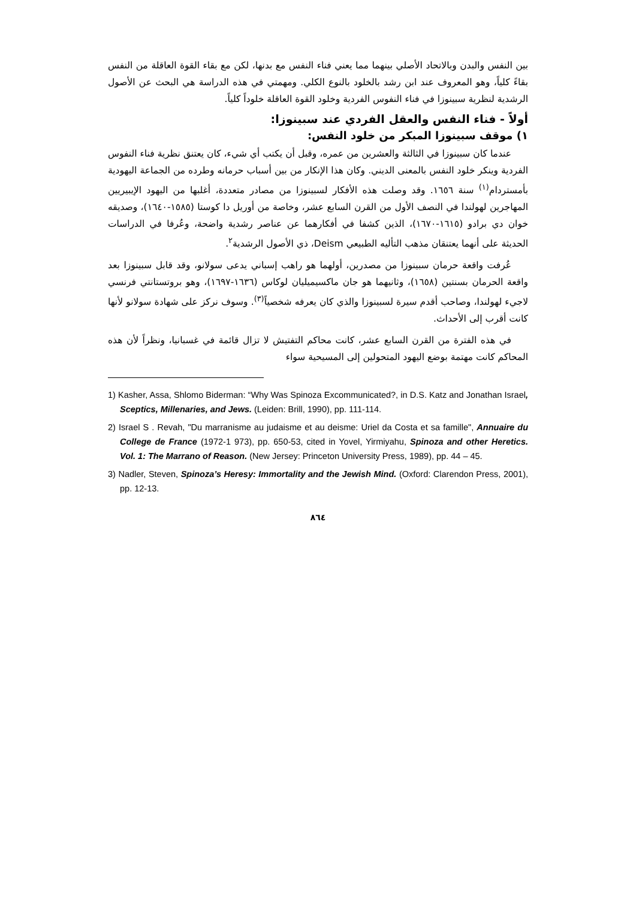بين النفس والبدن وبالاتحاد الأصلي بينهما مما يعني فناء النفس مع بدنها، لكن مع بقاء القوة العاقلة من النفس بقاءً كلياً، وهو المعروف عند ابن رشد بالخلود بالنوع الكلي. ومهمتي في هذه الدراسة هي البحث عن الأصول الرشدية لنظرية سبينوزا في فناء النفوس الفردية وخلود القوة العاقلة خلوداً كلياً.
أولاً - فناء النفس والعقل الفردي عند سبينوزا:
١) موقف سبينوزا المبكر من خلود النفس:
عندما كان سبينوزا في الثالثة والعشرين من عمره، وقبل أن يكتب أي شيء، كان يعتنق نظرية فناء النفوس الفردية وينكر خلود النفس بالمعنى الديني. وكان هذا الإنكار من بين أسباب حرمانه وطرده من الجماعة اليهودية بأمستردام<sup>(١)</sup> سنة ١٦٥٦. وقد وصلت هذه الأفكار لسبينوزا من مصادر متعددة، أغلبها من اليهود الإيبيريين المهاجرين لهولندا في النصف الأول من القرن السابع عشر، وخاصة من أوريل دا كوستا (١٥٨٥-١٦٤٠)، وصديقه خوان دي برادو (١٦١٥-١٦٧٠)، الذين كشفا في أفكارهما عن عناصر رشدية واضحة، وعُرفا في الدراسات الحديثة على أنهما يعتنقان مذهب التأليه الطبيعي Deism، ذي الأصول الرشدية<sup>٢</sup>.
عُرفت واقعة حرمان سبينوزا من مصدرين، أولهما هو راهب إسباني يدعى سولانو، وقد قابل سبينوزا بعد واقعة الحرمان بسنتين (١٦٥٨)، وثانيهما هو جان ماكسيميليان لوكاس (١٦٣٦-١٦٩٧)، وهو بروتستانتي فرنسي لاجيء لهولندا، وصاحب أقدم سيرة لسبينوزا والذي كان يعرفه شخصياً<sup>(٣)</sup>. وسوف نركز على شهادة سولانو لأنها كانت أقرب إلى الأحداث.
في هذه الفترة من القرن السابع عشر، كانت محاكم التفتيش لا تزال قائمة في غسبانيا، ونظراً لأن هذه المحاكم كانت مهتمة بوضع اليهود المتحولين إلى المسيحية سواء
1) Kasher, Assa, Shlomo Biderman: “Why Was Spinoza Excommunicated?, in D.S. Katz and Jonathan Israel, Sceptics, Millenaries, and Jews. (Leiden: Brill, 1990), pp. 111-114.
2) Israel S . Revah, "Du marranisme au judaisme et au deisme: Uriel da Costa et sa famille", Annuaire du College de France (1972-1 973), pp. 650-53, cited in Yovel, Yirmiyahu, Spinoza and other Heretics. Vol. 1: The Marrano of Reason. (New Jersey: Princeton University Press, 1989), pp. 44 – 45.
3) Nadler, Steven, Spinoza’s Heresy: Immortality and the Jewish Mind. (Oxford: Clarendon Press, 2001), pp. 12-13.
٨٦٤